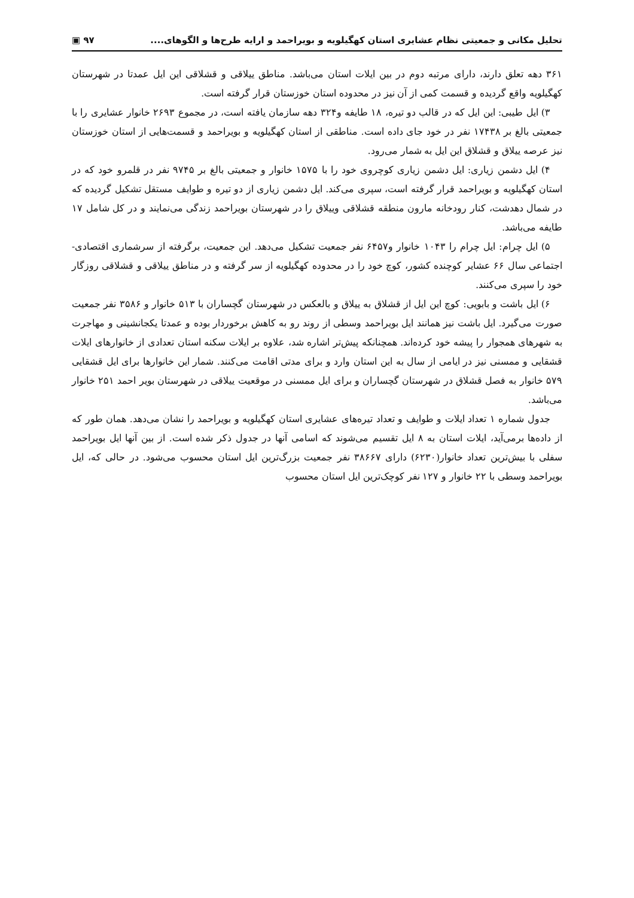تحلیل مکانی و جمعیتی نظام عشایری استان کهگیلویه و بویراحمد و ارایه طرح‌ها و الگوهای.... ۹۷ ▣
۳۶۱ دهه تعلق دارند، دارای مرتبه دوم در بین ایلات استان می‌باشد. مناطق ییلاقی و قشلاقی این ایل عمدتا در شهرستان کهگیلویه واقع گردیده و قسمت کمی از آن نیز در محدوده استان خوزستان قرار گرفته است.
۳) ایل طیبی: این ایل که در قالب دو تیره، ۱۸ طایفه و۳۲۴ دهه سازمان یافته است، در مجموع ۲۶۹۳ خانوار عشایری را با جمعیتی بالغ بر ۱۷۴۳۸ نفر در خود جای داده است. مناطقی از استان کهگیلویه و بویراحمد و قسمت‌هایی از استان خوزستان نیز عرصه ییلاق و قشلاق این ایل به شمار می‌رود.
۴) ایل دشمن زیاری: ایل دشمن زیاری کوچروی خود را با ۱۵۷۵ خانوار و جمعیتی بالغ بر ۹۷۴۵ نفر در قلمرو خود که در استان کهگیلویه و بویراحمد قرار گرفته است، سپری می‌کند. ایل دشمن زیاری از دو تیره و طوایف مستقل تشکیل گردیده که در شمال دهدشت، کنار رودخانه مارون منطقه قشلاقی وییلاق را در شهرستان بویراحمد زندگی می‌نمایند و در کل شامل ۱۷ طایفه می‌باشد.
۵) ایل چرام: ایل چرام را ۱۰۴۳ خانوار و۶۴۵۷ نفر جمعیت تشکیل می‌دهد. این جمعیت، برگرفته از سرشماری اقتصادی- اجتماعی سال ۶۶ عشایر کوچنده کشور، کوچ خود را در محدوده کهگیلویه از سر گرفته و در مناطق ییلاقی و قشلاقی روزگار خود را سپری می‌کنند.
۶) ایل باشت و بابویی: کوچ این ایل از قشلاق به ییلاق و بالعکس در شهرستان گچساران با ۵۱۳ خانوار و ۳۵۸۶ نفر جمعیت صورت می‌گیرد. ایل باشت نیز همانند ایل بویراحمد وسطی از روند رو به کاهش برخوردار بوده و عمدتا یکجانشینی و مهاجرت به شهرهای همجوار را پیشه خود کرده‌اند. همچنانکه پیش‌تر اشاره شد، علاوه بر ایلات سکنه استان تعدادی از خانوارهای ایلات قشقایی و ممسنی نیز در ایامی از سال به این استان وارد و برای مدتی اقامت می‌کنند. شمار این خانوارها برای ایل قشقایی ۵۷۹ خانوار به فصل قشلاق در شهرستان گچساران و برای ایل ممسنی در موقعیت ییلاقی در شهرستان بویر احمد ۲۵۱ خانوار می‌باشد.
جدول شماره ۱ تعداد ایلات و طوایف و تعداد تیره‌های عشایری استان کهگیلویه و بویراحمد را نشان می‌دهد. همان طور که از داده‌ها برمی‌آید، ایلات استان به ۸ ایل تقسیم می‌شوند که اسامی آنها در جدول ذکر شده است. از بین آنها ایل بویراحمد سفلی با بیش‌ترین تعداد خانوار(۶۲۳۰) دارای ۳۸۶۶۷ نفر جمعیت بزرگ‌ترین ایل استان محسوب می‌شود. در حالی که، ایل بویراحمد وسطی با ۲۲ خانوار و ۱۲۷ نفر کوچک‌ترین ایل استان محسوب